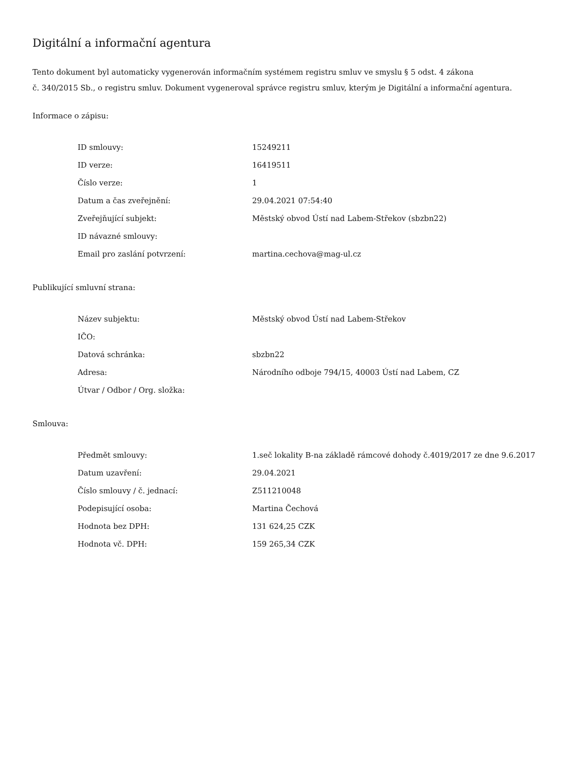Digitální a informační agentura
Tento dokument byl automaticky vygenerován informačním systémem registru smluv ve smyslu § 5 odst. 4 zákona
č. 340/2015 Sb., o registru smluv. Dokument vygeneroval správce registru smluv, kterým je Digitální a informační agentura.
Informace o zápisu:
| ID smlouvy: | 15249211 |
| ID verze: | 16419511 |
| Číslo verze: | 1 |
| Datum a čas zveřejnění: | 29.04.2021 07:54:40 |
| Zveřejňující subjekt: | Městský obvod Ústí nad Labem-Střekov (sbzbn22) |
| ID návazné smlouvy: | |
| Email pro zaslání potvrzení: | martina.cechova@mag-ul.cz |
Publikující smluvní strana:
| Název subjektu: | Městský obvod Ústí nad Labem-Střekov |
| IČO: | |
| Datová schránka: | sbzbn22 |
| Adresa: | Národního odboje 794/15, 40003 Ústí nad Labem, CZ |
| Útvar / Odbor / Org. složka: | |
Smlouva:
| Předmět smlouvy: | 1.seč lokality B-na základě rámcové dohody č.4019/2017 ze dne 9.6.2017 |
| Datum uzavření: | 29.04.2021 |
| Číslo smlouvy / č. jednací: | Z511210048 |
| Podepisující osoba: | Martina Čechová |
| Hodnota bez DPH: | 131 624,25 CZK |
| Hodnota vč. DPH: | 159 265,34 CZK |